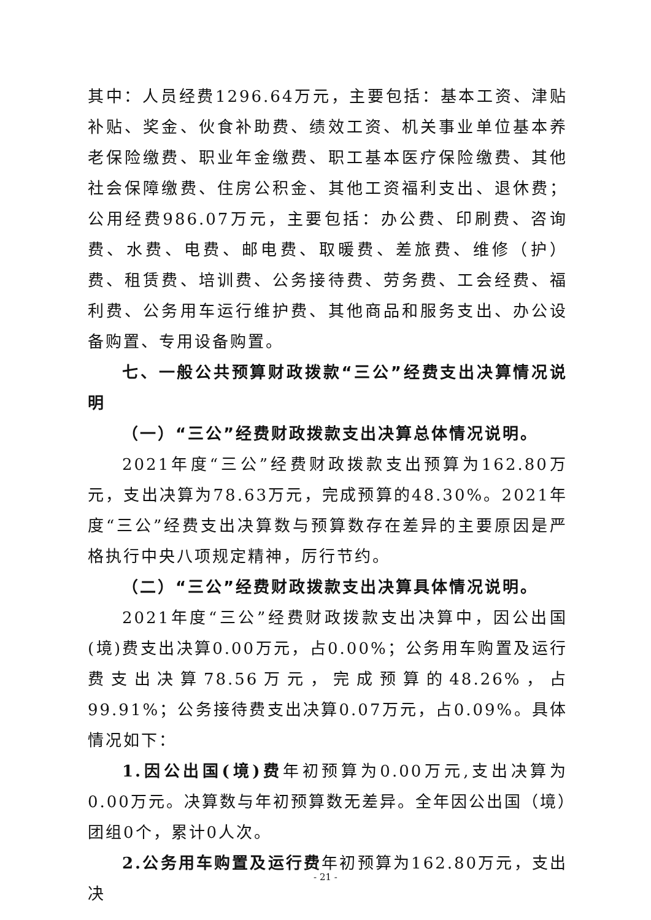其中：人员经费1296.64万元，主要包括：基本工资、津贴补贴、奖金、伙食补助费、绩效工资、机关事业单位基本养老保险缴费、职业年金缴费、职工基本医疗保险缴费、其他社会保障缴费、住房公积金、其他工资福利支出、退休费；公用经费986.07万元，主要包括：办公费、印刷费、咨询费、水费、电费、邮电费、取暖费、差旅费、维修（护）费、租赁费、培训费、公务接待费、劳务费、工会经费、福利费、公务用车运行维护费、其他商品和服务支出、办公设备购置、专用设备购置。
七、一般公共预算财政拨款“三公”经费支出决算情况说明
（一）“三公”经费财政拨款支出决算总体情况说明。
2021年度“三公”经费财政拨款支出预算为162.80万元，支出决算为78.63万元，完成预算的48.30%。2021年度“三公”经费支出决算数与预算数存在差异的主要原因是严格执行中央八项规定精神，厉行节约。
（二）“三公”经费财政拨款支出决算具体情况说明。
2021年度“三公”经费财政拨款支出决算中，因公出国(境)费支出决算0.00万元，占0.00%；公务用车购置及运行费支出决算78.56万元，完成预算的48.26%，占99.91%；公务接待费支出决算0.07万元，占0.09%。具体情况如下：
1.因公出国(境)费年初预算为0.00万元,支出决算为0.00万元。决算数与年初预算数无差异。全年因公出国（境）团组0个，累计0人次。
2.公务用车购置及运行费年初预算为162.80万元，支出决
- 21 -